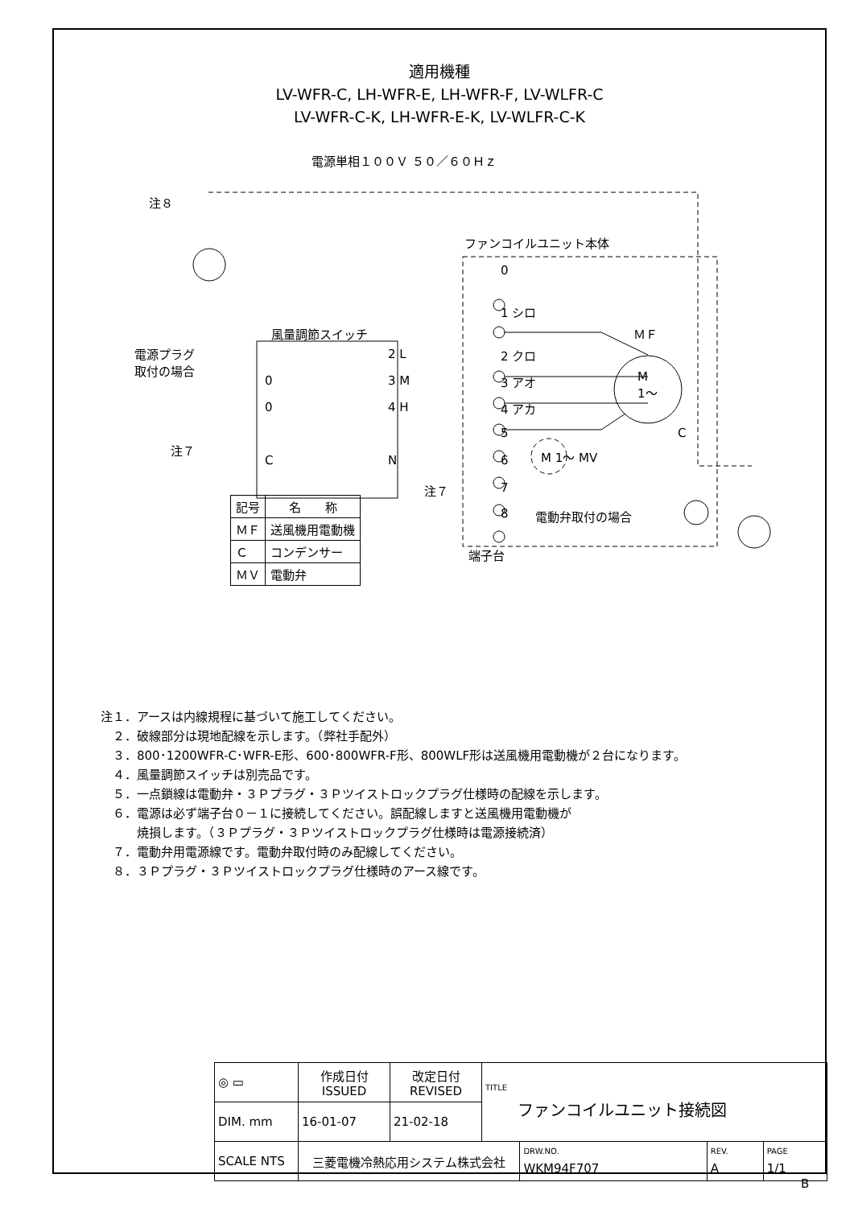適用機種
LV-WFR-C, LH-WFR-E, LH-WFR-F, LV-WLFR-C
LV-WFR-C-K, LH-WFR-E-K, LV-WLFR-C-K
電源単相１００Ｖ ５０／６０Ｈｚ
注８
ファンコイルユニット本体
0
1 シロ
風量調節スイッチ ＭＦ
電源プラグ
取付の場合
2 L 2 クロ
M
1～
0 3 M 3 アオ
0 4 H 4 アカ
5 C
注７
C N 6 M 1～ MV
注７ 7
8 電動弁取付の場合
端子台
| 記号 | 名 称 |
| --- | --- |
| ＭＦ | 送風機用電動機 |
| Ｃ | コンデンサー |
| ＭＶ | 電動弁 |
注１．アースは内線規程に基づいて施工してください。
　２．破線部分は現地配線を示します。（弊社手配外）
　３．800･1200WFR-C･WFR-E形、600･800WFR-F形、800WLF形は送風機用電動機が２台になります。
　４．風量調節スイッチは別売品です。
　５．一点鎖線は電動弁・３Ｐプラグ・３Ｐツイストロックプラグ仕様時の配線を示します。
　６．電源は必ず端子台０－１に接続してください。誤配線しますと送風機用電動機が
　　　焼損します。（３Ｐプラグ・３Ｐツイストロックプラグ仕様時は電源接続済）
　７．電動弁用電源線です。電動弁取付時のみ配線してください。
　８．３Ｐプラグ・３Ｐツイストロックプラグ仕様時のアース線です。
| ◎ ▭ | 作成日付 ISSUED | 改定日付 REVISED | TITLE ファンコイルユニット接続図 | | | |
| DIM. mm | 16-01-07 | 21-02-18 | | | | |
| SCALE NTS | 三菱電機冷熱応用システム株式会社 | | | DRW.NO. WKM94F707 | REV. A | PAGE 1/1 |
B